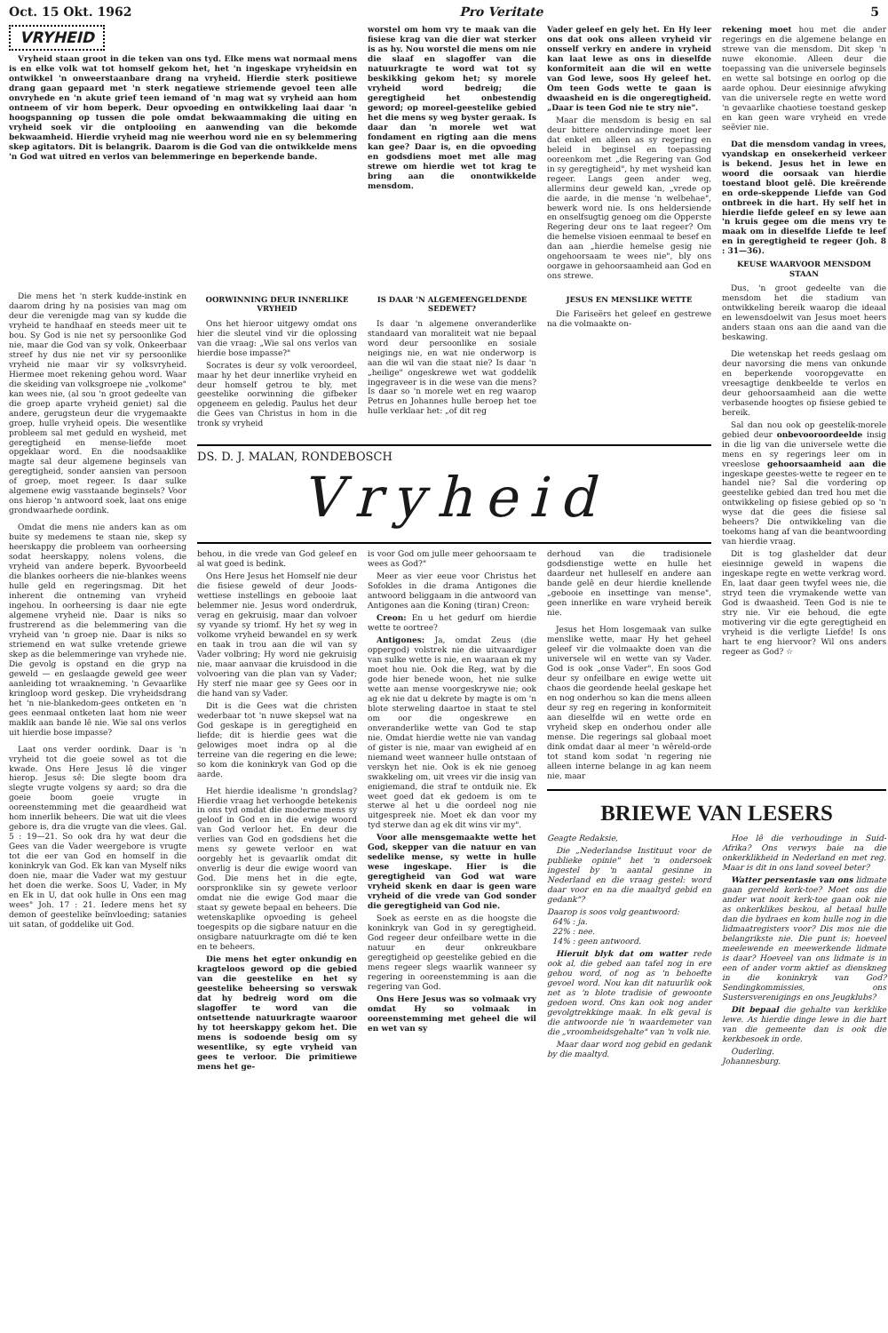Oct. 15 Okt. 1962 Pro Veritate 5
VRYHEID
Vryheid staan groot in die teken van ons tyd. Elke mens wat normaal mens is en elke volk wat tot homself gekom het, het 'n ingeskape vryheidsin en ontwikkel 'n onweerstaanbare drang na vryheid. Hierdie sterk positiewe drang gaan gepaard met 'n sterk negatiewe striemende gevoel teen alle onvryhede en 'n akute grief teen iemand of 'n mag wat sy vryheid aan hom ontneem of vir hom beperk. Deur opvoeding en ontwikkeling laai daar 'n hoogspanning op tussen die pole omdat bekwaammaking die uiting en vryheid soek vir die ontplooiing en aanwending van die bekomde bekwaamheid. Hierdie vryheid mag nie weerhou word nie en sy belemmering skep agitators. Dit is belangrik. Daarom is die God van die ontwikkelde mens 'n God wat uitred en verlos van belemmeringe en beperkende bande.
worstel om hom vry te maak van die fisiese krag van die dier wat sterker is as hy. Nou worstel die mens om nie die slaaf en slagoffer van die natuurkragte te word wat tot sy beskikking gekom het; sy morele vryheid word bedreig; die geregtigheid het onbestendig geword; op moreel-geestelike gebied het die mens sy weg byster geraak. Is daar dan 'n morele wet wat fondament en rigting aan die mens kan gee? Daar is, en die opvoeding en godsdiens moet met alle mag strewe om hierdie wet tot krag te bring aan die onontwikkelde mensdom.
Vader geleef en gely het. En Hy leer ons dat ook ons alleen vryheid vir onsself verkry en andere in vryheid kan laat lewe as ons in dieselfde konformiteit aan die wil en wette van God lewe, soos Hy geleef het. Om teen Gods wette te gaan is dwaasheid en is die ongeregtigheid. „Daar is teen God nie te stry nie".
Maar die mensdom is besig en sal deur bittere ondervindinge moet leer dat enkel en alleen as sy regering en beleid in beginsel en toepassing ooreenkom met „die Regering van God in sy geregtigheid", hy met wysheid kan regeer. Langs geen ander weg, allermins deur geweld kan, „vrede op die aarde, in die mense 'n welbehae", bewerk word nie. Is ons heldersiende en onselfsugtig genoeg om die Opperste Regering deur ons te laat regeer? Om die hemelse visioen eenmaal te besef en dan aan „hierdie hemelse gesig nie ongehoorsaam te wees nie", bly ons oorgawe in gehoorsaamheid aan God en ons strewe.
rekening moet hou met die ander regerings en die algemene belange en strewe van die mensdom. Dit skep 'n nuwe ekonomie. Alleen deur die toepassing van die universele beginsels en wette sal botsinge en oorlog op die aarde ophou. Deur eiesinnige afwyking van die universele regte en wette word 'n gevaarlike chaotiese toestand geskep en kan geen ware vryheid en vrede seëvier nie.
Dat die mensdom vandag in vrees, vyandskap en onsekerheid verkeer is bekend. Jesus het in lewe en woord die oorsaak van hierdie toestand bloot gelê. Die kreërende en orde-skeppende Liefde van God ontbreek in die hart. Hy self het in hierdie liefde geleef en sy lewe aan 'n kruis gegee om die mens vry te maak om in dieselfde Liefde te leef en in geregtigheid te regeer (Joh. 8 : 31—36).
KEUSE WAARVOOR MENSDOM STAAN
Dus, 'n groot gedeelte van die mensdom het die stadium van ontwikkeling bereik waarop die ideaal en lewensdoelwit van Jesus moet heers anders staan ons aan die aand van die beskawing.
Die wetenskap het reeds geslaag om deur navorsing die mens van onkunde en beperkende vooropgevatte en vreesagtige denkbeelde te verlos en deur gehoorsaamheid aan die wette verbasende hoogtes op fisiese gebied te bereik.
Sal dan nou ook op geestelik-morele gebied deur onbevooroordeelde insig in die lig van die universele wette die mens en sy regerings leer om in vreeslose gehoorsaamheid aan die ingeskape geestes-wette te regeer en te handel nie? Sal die vordering op geestelike gebied dan tred hou met die ontwikkeling op fisiese gebied op so 'n wyse dat die gees die fisiese sal beheers? Die ontwikkeling van die toekoms hang af van die beantwoording van hierdie vraag.
Die mens het 'n sterk kudde-instink en daarom dring hy na posisies van mag om deur die verenigde mag van sy kudde die vryheid te handhaaf en steeds meer uit te bou. Sy God is nie net sy persoonlike God nie, maar die God van sy volk. Onkeerbaar streef hy dus nie net vir sy persoonlike vryheid nie maar vir sy volksvryheid. Hiermee moet rekening gehou word. Waar die skeiding van volksgroepe nie „volkome" kan wees nie, (al sou 'n groot gedeelte van die groep aparte vryheid geniet) sal die andere, gerugsteun deur die vrygemaakte groep, hulle vryheid opeis. Die wesentlike probleem sal met geduld en wysheid, met geregtigheid en mense-liefde moet opgeklaar word. En die noodsaaklike magte sal deur algemene beginsels van geregtigheid, sonder aansien van persoon of groep, moet regeer. Is daar sulke algemene ewig vasstaande beginsels? Voor ons hierop 'n antwoord soek, laat ons enige grondwaarhede oordink.
Omdat die mens nie anders kan as om buite sy medemens te staan nie, skep sy heerskappy die probleem van oorheersing sodat heerskappy, nolens volens, die vryheid van andere beperk. Byvoorbeeld die blankes oorheers die nie-blankes weens hulle geld en regeringsmag. Dit het inherent die ontneming van vryheid ingehou. In oorheersing is daar nie egte algemene vryheid nie. Daar is niks so frustrerend as die belemmering van die vryheid van 'n groep nie. Daar is niks so striemend en wat sulke vretende griewe skep as die belemmeringe van vryhede nie. Die gevolg is opstand en die gryp na geweld — en geslaagde geweld gee weer aanleiding tot wraakneming. 'n Gevaarlike kringloop word geskep. Die vryheidsdrang het 'n nie-blankedom-gees ontketen en 'n gees eenmaal ontketen laat hom nie weer maklik aan bande lê nie. Wie sal ons verlos uit hierdie bose impasse?
Laat ons verder oordink. Daar is 'n vryheid tot die goeie sowel as tot die kwade. Ons Here Jesus lê die vinger hierop. Jesus sê: Die slegte boom dra slegte vrugte volgens sy aard; so dra die goeie boom goeie vrugte in ooreenstemming met die geaardheid wat hom innerlik beheers. Die wat uit die vlees gebore is, dra die vrugte van die vlees. Gal. 5 : 19—21. So ook dra hy wat deur die Gees van die Vader weergebore is vrugte tot die eer van God en homself in die koninkryk van God. Ek kan van Myself niks doen nie, maar die Vader wat my gestuur het doen die werke. Soos U, Vader, in My en Ek in U, dat ook hulle in Ons een mag wees" Joh. 17 : 21. Iedere mens het sy demon of geestelike beïnvloeding; satanies uit satan, of goddelike uit God.
OORWINNING DEUR INNERLIKE VRYHEID
Ons het hieroor uitgewy omdat ons hier die sleutel vind vir die oplossing van die vraag: „Wie sal ons verlos van hierdie bose impasse?"
Socrates is deur sy volk veroordeel, maar hy het deur innerlike vryheid en deur homself getrou te bly, met geestelike oorwinning die gifbeker opgeneem en geledig. Paulus het deur die Gees van Christus in hom in die tronk sy vryheid
IS DAAR 'N ALGEMEENGELDENDE SEDEWET?
Is daar 'n algemene onveranderlike standaard van moraliteit wat nie bepaal word deur persoonlike en sosiale neigings nie, en wat nie onderworp is aan die wil van die staat nie? Is daar 'n „heilige" ongeskrewe wet wat goddelik ingegraveer is in die wese van die mens? Is daar so 'n morele wet en reg waarop Petrus en Johannes hulle beroep het toe hulle verklaar het: „of dit reg
JESUS EN MENSLIKE WETTE
Die Fariseërs het geleef en gestrewe na die volmaakte on-
DS. D. J. MALAN, RONDEBOSCH
Vryheid
behou, in die vrede van God geleef en al wat goed is bedink.
Ons Here Jesus het Homself nie deur die fisiese geweld of deur Joods-wettiese instellings en gebooie laat belemmer nie. Jesus word onderdruk, verag en gekruisig, maar dan volvoer sy vyande sy triomf. Hy het sy weg in volkome vryheid bewandel en sy werk en taak in trou aan die wil van sy Vader volbring; Hy word nie gekruisig nie, maar aanvaar die kruisdood in die volvoering van die plan van sy Vader; Hy sterf nie maar gee sy Gees oor in die hand van sy Vader.
Dit is die Gees wat die christen wederbaar tot 'n nuwe skepsel wat na God geskape is in geregtigheid en liefde; dit is hierdie gees wat die gelowiges moet indra op al die terreine van die regering en die lewe; so kom die koninkryk van God op die aarde.
Het hierdie idealisme 'n grondslag? Hierdie vraag het verhoogde betekenis in ons tyd omdat die moderne mens sy geloof in God en in die ewige woord van God verloor het. En deur die verlies van God en godsdiens het die mens sy gewete verloor en wat oorgebly het is gevaarlik omdat dit onverlig is deur die ewige woord van God. Die mens het in die egte, oorspronklike sin sy gewete verloor omdat nie die ewige God maar die staat sy gewete bepaal en beheers. Die wetenskaplike opvoeding is geheel toegespits op die sigbare natuur en die onsigbare natuurkragte om dié te ken en te beheers.
Die mens het egter onkundig en kragteloos geword op die gebied van die geestelike en het sy geestelike beheersing so verswak dat hy bedreig word om die slagoffer te word van die ontsettende natuurkragte waaroor hy tot heerskappy gekom het. Die mens is sodoende besig om sy wesentlike, sy egte vryheid van gees te verloor. Die primitiewe mens het ge-
is voor God om julle meer gehoorsaam te wees as God?"
Meer as vier eeue voor Christus het Sofokles in die drama Antigones die antwoord beliggaam in die antwoord van Antigones aan die Koning (tiran) Creon:
Creon: En u het gedurf om hierdie wette te oortree?
Antigones: Ja, omdat Zeus (die oppergod) volstrek nie die uitvaardiger van sulke wette is nie, en waaraan ek my moet hou nie. Ook die Reg, wat by die gode hier benede woon, het nie sulke wette aan mense voorgeskrywe nie; ook ag ek nie dat u dekrete by magte is om 'n blote sterweling daartoe in staat te stel om oor die ongeskrewe en onveranderlike wette van God te stap nie. Omdat hierdie wette nie van vandag of gister is nie, maar van ewigheid af en niemand weet wanneer hulle ontstaan of verskyn het nie. Ook is ek nie genoeg swakkeling om, uit vrees vir die insig van enigiemand, die straf te ontduik nie. Ek weet goed dat ek gedoem is om te sterwe al het u die oordeel nog nie uitgespreek nie. Moet ek dan voor my tyd sterwe dan ag ek dit wins vir my".
Voor alle mensgemaakte wette het God, skepper van die natuur en van sedelike mense, sy wette in hulle wese ingeskape. Hier is die geregtigheid van God wat ware vryheid skenk en daar is geen ware vryheid of die vrede van God sonder die geregtigheid van God nie.
Soek as eerste en as die hoogste die koninkryk van God in sy geregtigheid. God regeer deur onfeilbare wette in die natuur en deur onkreukbare geregtigheid op geestelike gebied en die mens regeer slegs waarlik wanneer sy regering in ooreenstemming is aan die regering van God.
Ons Here Jesus was so volmaak vry omdat Hy so volmaak in ooreenstemming met geheel die wil en wet van sy
derhoud van die tradisionele godsdienstige wette en hulle het daardeur net hulleself en andere aan bande gelê en deur hierdie knellende „gebooie en insettinge van mense", geen innerlike en ware vryheid bereik nie.
Jesus het Hom losgemaak van sulke menslike wette, maar Hy het geheel geleef vir die volmaakte doen van die universele wil en wette van sy Vader. God is ook „onse Vader". En soos God deur sy onfeilbare en ewige wette uit chaos die geordende heelal geskape het en nog onderhou so kan die mens alleen deur sy reg en regering in konformiteit aan dieselfde wil en wette orde en vryheid skep en onderhou onder alle mense. Die regerings sal globaal moet dink omdat daar al meer 'n wêreld-orde tot stand kom sodat 'n regering nie alleen interne belange in ag kan neem nie, maar
Dit is tog glashelder dat deur eiesinnige geweld in wapens die ingeskape regte en wette verkrag word. En, laat daar geen twyfel wees nie, die stryd teen die vrymakende wette van God is dwaasheid. Teen God is nie te stry nie. Vir eie behoud, die egte motivering vir die egte geregtigheid en vryheid is die verligte Liefde! Is ons hart te eng hiervoor? Wil ons anders regeer as God? ☆
BRIEWE VAN LESERS
Geagte Redaksie,
Die „Nederlandse Instituut voor de publieke opinie" het 'n ondersoek ingestel by 'n aantal gesinne in Nederland en die vraag gestel: word daar voor en na die maaltyd gebid en gedank"?
Daarop is soos volg geantwoord:
64% : ja.
22% : nee.
14% : geen antwoord.
Hieruit blyk dat om watter rede ook al, die gebed aan tafel nog in ere gehou word, of nog as 'n behoefte gevoel word. Nou kan dit natuurlik ook net as 'n blote tradisie of gewoonte gedoen word. Ons kan ook nog ander gevolgtrekkinge maak. In elk geval is die antwoorde nie 'n waardemeter van die „vroomheidsgehalte" van 'n volk nie.
Maar daar word nog gebid en gedank by die maaltyd.
Hoe lê die verhoudinge in Suid-Afrika? Ons verwys baie na die onkerklikheid in Nederland en met reg. Maar is dit in ons land soveel beter?
Watter persentasie van ons lidmate gaan gereeld kerk-toe? Moet ons die ander wat nooit kerk-toe gaan ook nie as onkerklikes beskou, al betaal hulle dan die bydraes en kom hulle nog in die lidmaatregisters voor? Dis mos nie die belangrikste nie. Die punt is: hoeveel meelewende en meewerkende lidmate is daar? Hoeveel van ons lidmate is in een of ander vorm aktief as dienskneg in die koninkryk van God? Sendingkommissies, ons Sustersverenigings en ons Jeugklubs?
Dit bepaal die gehalte van kerklike lewe. As hierdie dinge lewe in die hart van die gemeente dan is ook die kerkbesoek in orde.
Ouderling.
Johannesburg.